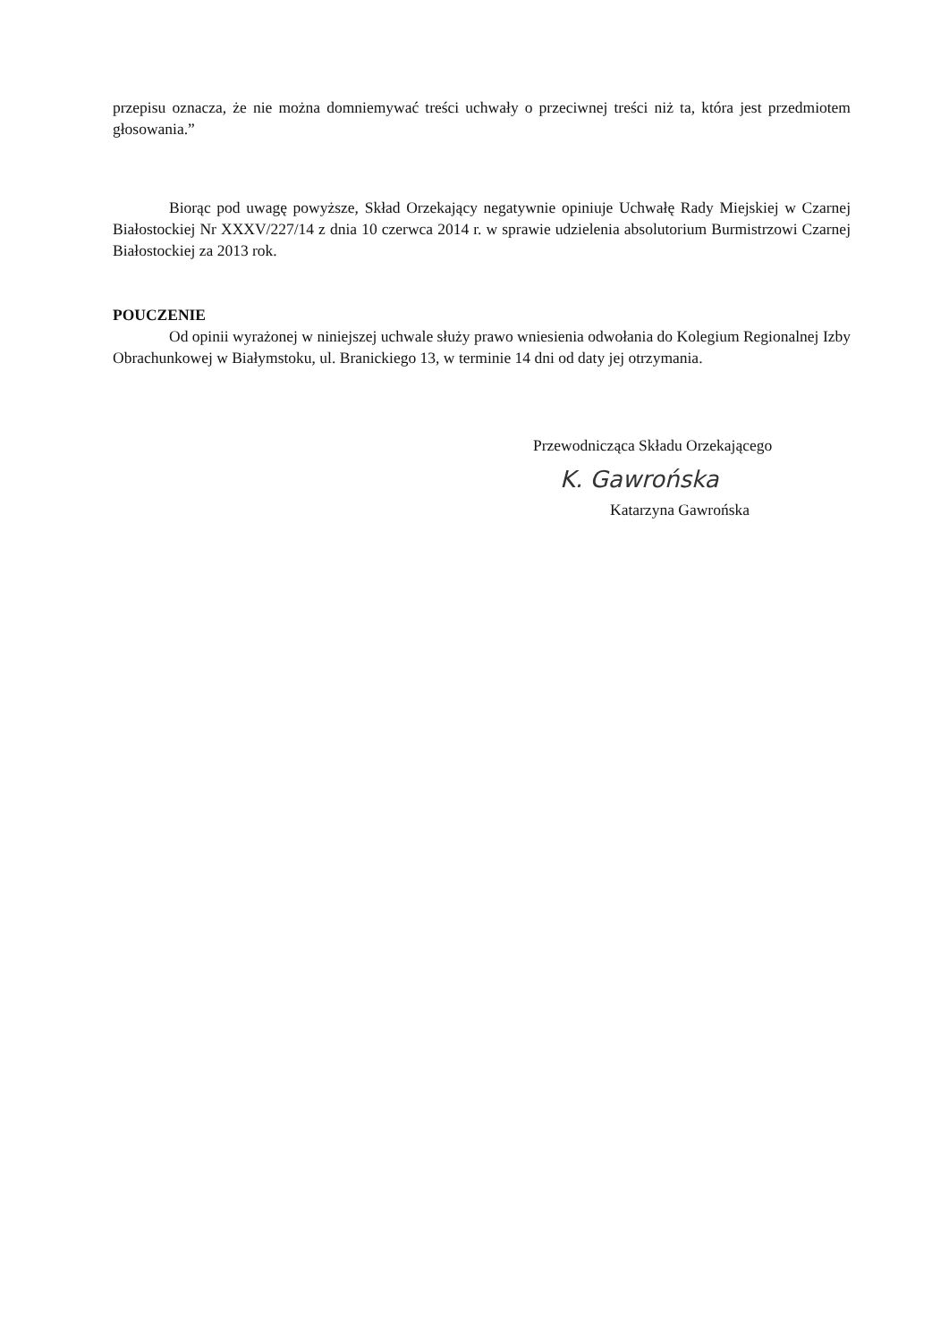przepisu oznacza, że nie można domniemywać treści uchwały o przeciwnej treści niż ta, która jest przedmiotem głosowania.”
Biorąc pod uwagę powyższe, Skład Orzekający negatywnie opiniuje Uchwałę Rady Miejskiej w Czarnej Białostockiej Nr XXXV/227/14 z dnia 10 czerwca 2014 r. w sprawie udzielenia absolutorium Burmistrzowi Czarnej Białostockiej za 2013 rok.
POUCZENIE
Od opinii wyrażonej w niniejszej uchwale służy prawo wniesienia odwołania do Kolegium Regionalnej Izby Obrachunkowej w Białymstoku, ul. Branickiego 13, w terminie 14 dni od daty jej otrzymania.
Przewodnicząca Składu Orzekającego
K. Gawrońska
Katarzyna Gawrońska